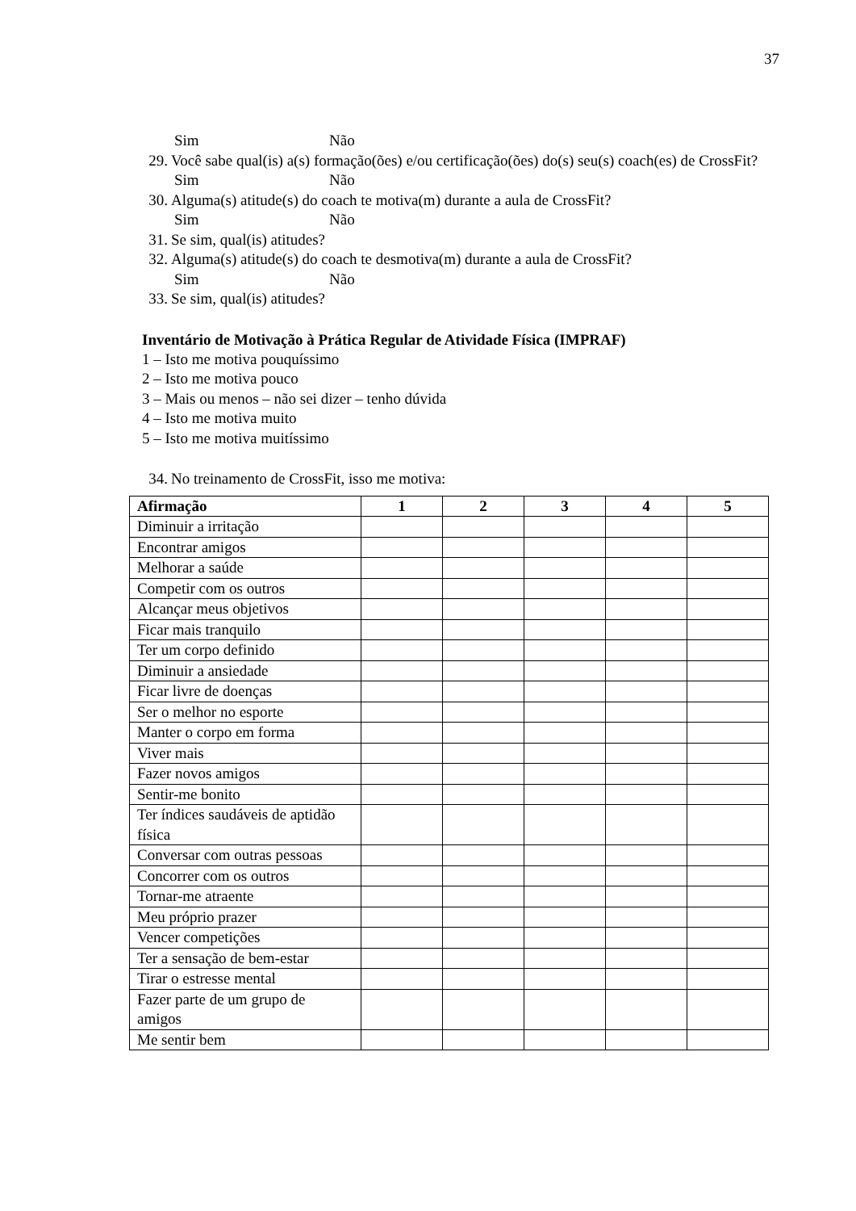37
Sim Não
29. Você sabe qual(is) a(s) formação(ões) e/ou certificação(ões) do(s) seu(s) coach(es) de CrossFit?
Sim Não
30. Alguma(s) atitude(s) do coach te motiva(m) durante a aula de CrossFit?
Sim Não
31. Se sim, qual(is) atitudes?
32. Alguma(s) atitude(s) do coach te desmotiva(m) durante a aula de CrossFit?
Sim Não
33. Se sim, qual(is) atitudes?
Inventário de Motivação à Prática Regular de Atividade Física (IMPRAF)
1 – Isto me motiva pouquíssimo
2 – Isto me motiva pouco
3 – Mais ou menos – não sei dizer – tenho dúvida
4 – Isto me motiva muito
5 – Isto me motiva muitíssimo
34. No treinamento de CrossFit, isso me motiva:
| Afirmação | 1 | 2 | 3 | 4 | 5 |
| --- | --- | --- | --- | --- | --- |
| Diminuir a irritação | | | | | |
| Encontrar amigos | | | | | |
| Melhorar a saúde | | | | | |
| Competir com os outros | | | | | |
| Alcançar meus objetivos | | | | | |
| Ficar mais tranquilo | | | | | |
| Ter um corpo definido | | | | | |
| Diminuir a ansiedade | | | | | |
| Ficar livre de doenças | | | | | |
| Ser o melhor no esporte | | | | | |
| Manter o corpo em forma | | | | | |
| Viver mais | | | | | |
| Fazer novos amigos | | | | | |
| Sentir-me bonito | | | | | |
| Ter índices saudáveis de aptidão física | | | | | |
| Conversar com outras pessoas | | | | | |
| Concorrer com os outros | | | | | |
| Tornar-me atraente | | | | | |
| Meu próprio prazer | | | | | |
| Vencer competições | | | | | |
| Ter a sensação de bem-estar | | | | | |
| Tirar o estresse mental | | | | | |
| Fazer parte de um grupo de amigos | | | | | |
| Me sentir bem | | | | | |